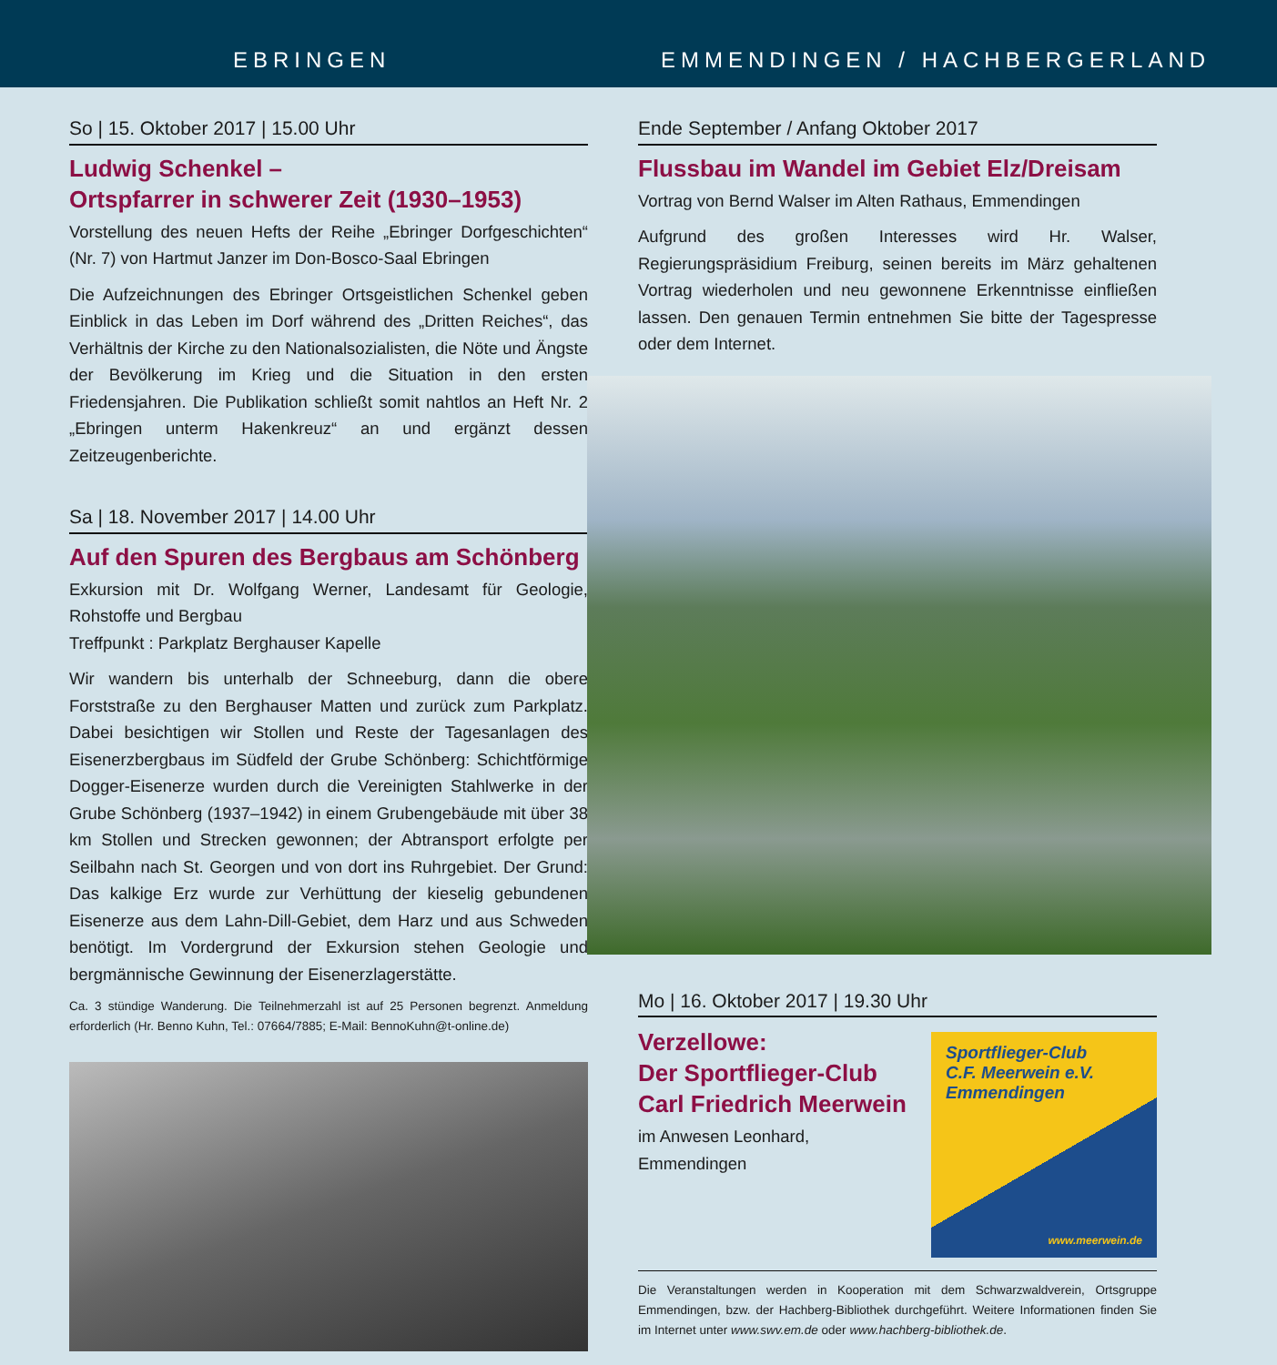EBRINGEN EMMENDINGEN / HACHBERGERLAND
So | 15. Oktober 2017 | 15.00 Uhr
Ludwig Schenkel –
Ortspfarrer in schwerer Zeit (1930–1953)
Vorstellung des neuen Hefts der Reihe „Ebringer Dorfgeschichten“ (Nr. 7) von Hartmut Janzer im Don-Bosco-Saal Ebringen
Die Aufzeichnungen des Ebringer Ortsgeistlichen Schenkel geben Einblick in das Leben im Dorf während des „Dritten Reiches“, das Verhältnis der Kirche zu den Nationalsozialisten, die Nöte und Ängste der Bevölkerung im Krieg und die Situation in den ersten Friedensjahren. Die Publikation schließt somit nahtlos an Heft Nr. 2 „Ebringen unterm Hakenkreuz“ an und ergänzt dessen Zeitzeugenberichte.
Sa | 18. November 2017 | 14.00 Uhr
Auf den Spuren des Bergbaus am Schönberg
Exkursion mit Dr. Wolfgang Werner, Landesamt für Geologie, Rohstoffe und Bergbau
Treffpunkt : Parkplatz Berghauser Kapelle
Wir wandern bis unterhalb der Schneeburg, dann die obere Forststraße zu den Berghauser Matten und zurück zum Parkplatz. Dabei besichtigen wir Stollen und Reste der Tagesanlagen des Eisenerzbergbaus im Südfeld der Grube Schönberg: Schichtförmige Dogger-Eisenerze wurden durch die Vereinigten Stahlwerke in der Grube Schönberg (1937–1942) in einem Grubengebäude mit über 38 km Stollen und Strecken gewonnen; der Abtransport erfolgte per Seilbahn nach St. Georgen und von dort ins Ruhrgebiet. Der Grund: Das kalkige Erz wurde zur Verhüttung der kieselig gebundenen Eisenerze aus dem Lahn-Dill-Gebiet, dem Harz und aus Schweden benötigt. Im Vordergrund der Exkursion stehen Geologie und bergmännische Gewinnung der Eisenerzlagerstätte.
Ca. 3 stündige Wanderung. Die Teilnehmerzahl ist auf 25 Personen begrenzt. Anmeldung erforderlich (Hr. Benno Kuhn, Tel.: 07664/7885; E-Mail: BennoKuhn@t-online.de)
Ende September / Anfang Oktober 2017
Flussbau im Wandel im Gebiet Elz/Dreisam
Vortrag von Bernd Walser im Alten Rathaus, Emmendingen
Aufgrund des großen Interesses wird Hr. Walser, Regierungspräsidium Freiburg, seinen bereits im März gehaltenen Vortrag wiederholen und neu gewonnene Erkenntnisse einfließen lassen. Den genauen Termin entnehmen Sie bitte der Tagespresse oder dem Internet.
Mo | 16. Oktober 2017 | 19.30 Uhr
Verzellowe:
Der Sportflieger-Club
Carl Friedrich Meerwein
im Anwesen Leonhard,
Emmendingen
Sportflieger-Club
C.F. Meerwein e.V.
Emmendingen
www.meerwein.de
Die Veranstaltungen werden in Kooperation mit dem Schwarzwaldverein, Ortsgruppe Emmendingen, bzw. der Hachberg-Bibliothek durchgeführt. Weitere Informationen finden Sie im Internet unter www.swv.em.de oder www.hachberg-bibliothek.de.